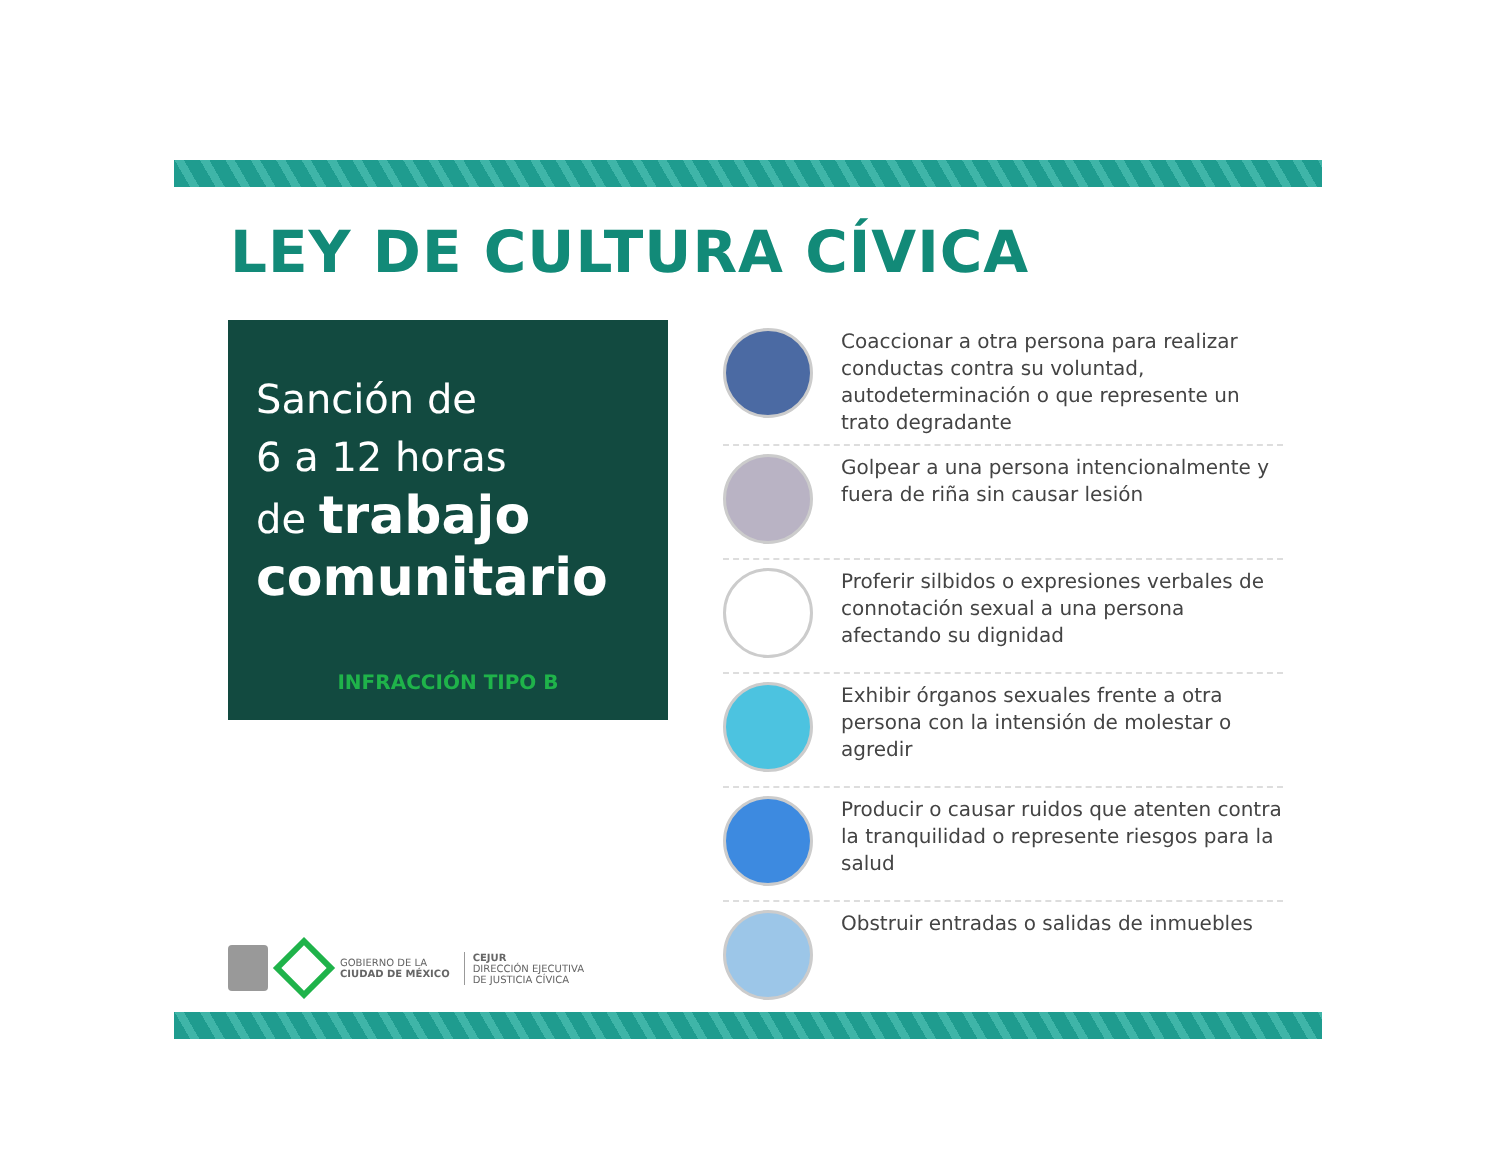LEY DE CULTURA CÍVICA
Sanción de
6 a 12 horas
de trabajo
comunitario
INFRACCIÓN TIPO B
GOBIERNO DE LA
CIUDAD DE MÉXICO
CEJUR
DIRECCIÓN EJECUTIVA
DE JUSTICIA CÍVICA
Coaccionar a otra persona para realizar conductas contra su voluntad, autodeterminación o que represente un trato degradante
Golpear a una persona intencionalmente y fuera de riña sin causar lesión
Proferir silbidos o expresiones verbales de connotación sexual a una persona afectando su dignidad
Exhibir órganos sexuales frente a otra persona con la intensión de molestar o agredir
Producir o causar ruidos que atenten contra la tranquilidad o represente riesgos para la salud
Obstruir entradas o salidas de inmuebles